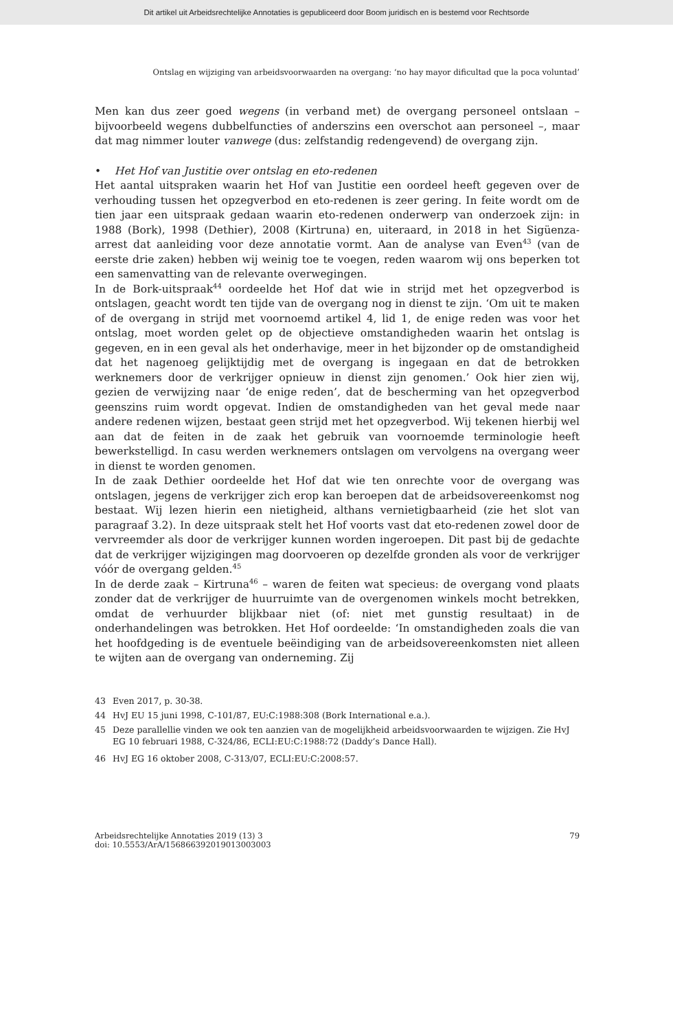Dit artikel uit Arbeidsrechtelijke Annotaties is gepubliceerd door Boom juridisch en is bestemd voor Rechtsorde
Ontslag en wijziging van arbeidsvoorwaarden na overgang: ‘no hay mayor dificultad que la poca voluntad’
Men kan dus zeer goed wegens (in verband met) de overgang personeel ontslaan – bijvoorbeeld wegens dubbelfuncties of anderszins een overschot aan personeel –, maar dat mag nimmer louter vanwege (dus: zelfstandig redengevend) de overgang zijn.
• Het Hof van Justitie over ontslag en eto-redenen
Het aantal uitspraken waarin het Hof van Justitie een oordeel heeft gegeven over de verhouding tussen het opzegverbod en eto-redenen is zeer gering. In feite wordt om de tien jaar een uitspraak gedaan waarin eto-redenen onderwerp van onderzoek zijn: in 1988 (Bork), 1998 (Dethier), 2008 (Kirtruna) en, uiteraard, in 2018 in het Sigüenza-arrest dat aanleiding voor deze annotatie vormt. Aan de analyse van Even<sup>43</sup> (van de eerste drie zaken) hebben wij weinig toe te voegen, reden waarom wij ons beperken tot een samenvatting van de relevante overwegingen.
In de Bork-uitspraak<sup>44</sup> oordeelde het Hof dat wie in strijd met het opzegverbod is ontslagen, geacht wordt ten tijde van de overgang nog in dienst te zijn. ‘Om uit te maken of de overgang in strijd met voornoemd artikel 4, lid 1, de enige reden was voor het ontslag, moet worden gelet op de objectieve omstandigheden waarin het ontslag is gegeven, en in een geval als het onderhavige, meer in het bijzonder op de omstandigheid dat het nagenoeg gelijktijdig met de overgang is ingegaan en dat de betrokken werknemers door de verkrijger opnieuw in dienst zijn genomen.’ Ook hier zien wij, gezien de verwijzing naar ‘de enige reden’, dat de bescherming van het opzegverbod geenszins ruim wordt opgevat. Indien de omstandigheden van het geval mede naar andere redenen wijzen, bestaat geen strijd met het opzegverbod. Wij tekenen hierbij wel aan dat de feiten in de zaak het gebruik van voornoemde terminologie heeft bewerkstelligd. In casu werden werknemers ontslagen om vervolgens na overgang weer in dienst te worden genomen.
In de zaak Dethier oordeelde het Hof dat wie ten onrechte voor de overgang was ontslagen, jegens de verkrijger zich erop kan beroepen dat de arbeidsovereenkomst nog bestaat. Wij lezen hierin een nietigheid, althans vernietigbaarheid (zie het slot van paragraaf 3.2). In deze uitspraak stelt het Hof voorts vast dat eto-redenen zowel door de vervreemder als door de verkrijger kunnen worden ingeroepen. Dit past bij de gedachte dat de verkrijger wijzigingen mag doorvoeren op dezelfde gronden als voor de verkrijger vóór de overgang gelden.<sup>45</sup>
In de derde zaak – Kirtruna<sup>46</sup> – waren de feiten wat specieus: de overgang vond plaats zonder dat de verkrijger de huurruimte van de overgenomen winkels mocht betrekken, omdat de verhuurder blijkbaar niet (of: niet met gunstig resultaat) in de onderhandelingen was betrokken. Het Hof oordeelde: ‘In omstandigheden zoals die van het hoofdgeding is de eventuele beëindiging van de arbeidsovereenkomsten niet alleen te wijten aan de overgang van onderneming. Zij
43 Even 2017, p. 30-38.
44 HvJ EU 15 juni 1998, C-101/87, EU:C:1988:308 (Bork International e.a.).
45 Deze parallellie vinden we ook ten aanzien van de mogelijkheid arbeidsvoorwaarden te wijzigen. Zie HvJ EG 10 februari 1988, C-324/86, ECLI:EU:C:1988:72 (Daddy’s Dance Hall).
46 HvJ EG 16 oktober 2008, C-313/07, ECLI:EU:C:2008:57.
Arbeidsrechtelijke Annotaties 2019 (13) 3
doi: 10.5553/ArA/156866392019013003003
79